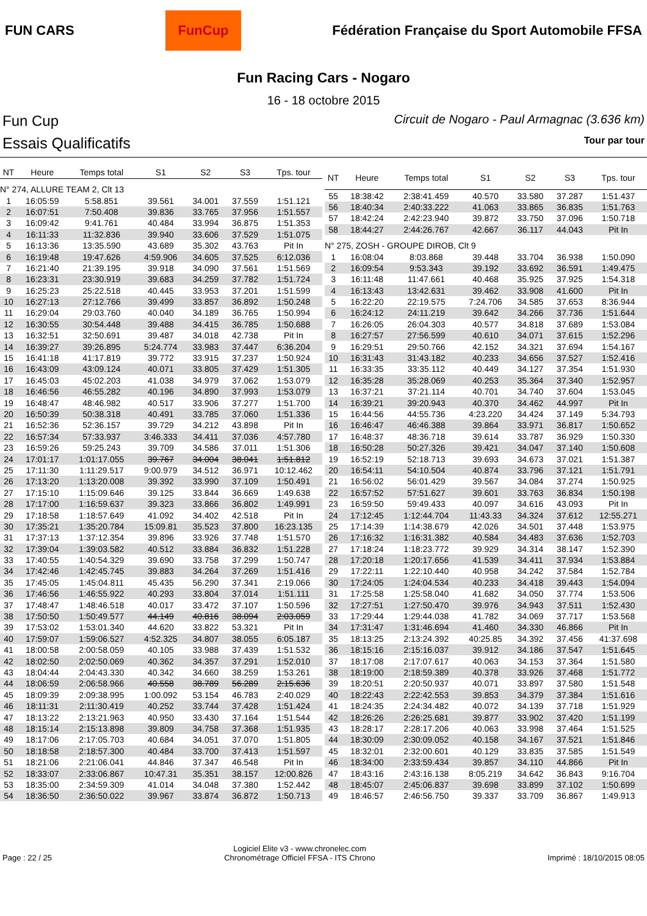FUN CARS
FunCup
Fédération Française du Sport Automobile FFSA
Fun Racing Cars - Nogaro
16 - 18 octobre 2015
Fun Cup
Essais Qualificatifs
Circuit de Nogaro - Paul Armagnac (3.636 km)
Tour par tour
| NT | Heure | Temps total | S1 | S2 | S3 | Tps. tour |
| --- | --- | --- | --- | --- | --- | --- |
| N° 274, ALLURE TEAM 2, Clt 13 | | | | | | |
| 1 | 16:05:59 | 5:58.851 | 39.561 | 34.001 | 37.559 | 1:51.121 |
| 2 | 16:07:51 | 7:50.408 | 39.836 | 33.765 | 37.956 | 1:51.557 |
| 3 | 16:09:42 | 9:41.761 | 40.484 | 33.994 | 36.875 | 1:51.353 |
| 4 | 16:11:33 | 11:32.836 | 39.940 | 33.606 | 37.529 | 1:51.075 |
| 5 | 16:13:36 | 13:35.590 | 43.689 | 35.302 | 43.763 | Pit In |
| 6 | 16:19:48 | 19:47.626 | 4:59.906 | 34.605 | 37.525 | 6:12.036 |
| 7 | 16:21:40 | 21:39.195 | 39.918 | 34.090 | 37.561 | 1:51.569 |
| 8 | 16:23:31 | 23:30.919 | 39.683 | 34.259 | 37.782 | 1:51.724 |
| 9 | 16:25:23 | 25:22.518 | 40.445 | 33.953 | 37.201 | 1:51.599 |
| 10 | 16:27:13 | 27:12.766 | 39.499 | 33.857 | 36.892 | 1:50.248 |
| 11 | 16:29:04 | 29:03.760 | 40.040 | 34.189 | 36.765 | 1:50.994 |
| 12 | 16:30:55 | 30:54.448 | 39.488 | 34.415 | 36.785 | 1:50.688 |
| 13 | 16:32:51 | 32:50.691 | 39.487 | 34.018 | 42.738 | Pit In |
| 14 | 16:39:27 | 39:26.895 | 5:24.774 | 33.983 | 37.447 | 6:36.204 |
| 15 | 16:41:18 | 41:17.819 | 39.772 | 33.915 | 37.237 | 1:50.924 |
| 16 | 16:43:09 | 43:09.124 | 40.071 | 33.805 | 37.429 | 1:51.305 |
| 17 | 16:45:03 | 45:02.203 | 41.038 | 34.979 | 37.062 | 1:53.079 |
| 18 | 16:46:56 | 46:55.282 | 40.196 | 34.890 | 37.993 | 1:53.079 |
| 19 | 16:48:47 | 48:46.982 | 40.517 | 33.906 | 37.277 | 1:51.700 |
| 20 | 16:50:39 | 50:38.318 | 40.491 | 33.785 | 37.060 | 1:51.336 |
| 21 | 16:52:36 | 52:36.157 | 39.729 | 34.212 | 43.898 | Pit In |
| 22 | 16:57:34 | 57:33.937 | 3:46.333 | 34.411 | 37.036 | 4:57.780 |
| 23 | 16:59:26 | 59:25.243 | 39.709 | 34.586 | 37.011 | 1:51.306 |
| 24 | 17:01:17 | 1:01:17.055 | 39.767 | 34.004 | 38.041 | 1:51.812 |
| 25 | 17:11:30 | 1:11:29.517 | 9:00.979 | 34.512 | 36.971 | 10:12.462 |
| 26 | 17:13:20 | 1:13:20.008 | 39.392 | 33.990 | 37.109 | 1:50.491 |
| 27 | 17:15:10 | 1:15:09.646 | 39.125 | 33.844 | 36.669 | 1:49.638 |
| 28 | 17:17:00 | 1:16:59.637 | 39.323 | 33.866 | 36.802 | 1:49.991 |
| 29 | 17:18:58 | 1:18:57.649 | 41.092 | 34.402 | 42.518 | Pit In |
| 30 | 17:35:21 | 1:35:20.784 | 15:09.81 | 35.523 | 37.800 | 16:23.135 |
| 31 | 17:37:13 | 1:37:12.354 | 39.896 | 33.926 | 37.748 | 1:51.570 |
| 32 | 17:39:04 | 1:39:03.582 | 40.512 | 33.884 | 36.832 | 1:51.228 |
| 33 | 17:40:55 | 1:40:54.329 | 39.690 | 33.758 | 37.299 | 1:50.747 |
| 34 | 17:42:46 | 1:42:45.745 | 39.883 | 34.264 | 37.269 | 1:51.416 |
| 35 | 17:45:05 | 1:45:04.811 | 45.435 | 56.290 | 37.341 | 2:19.066 |
| 36 | 17:46:56 | 1:46:55.922 | 40.293 | 33.804 | 37.014 | 1:51.111 |
| 37 | 17:48:47 | 1:48:46.518 | 40.017 | 33.472 | 37.107 | 1:50.596 |
| 38 | 17:50:50 | 1:50:49.577 | 44.149 | 40.816 | 38.094 | 2:03.059 |
| 39 | 17:53:02 | 1:53:01.340 | 44.620 | 33.822 | 53.321 | Pit In |
| 40 | 17:59:07 | 1:59:06.527 | 4:52.325 | 34.807 | 38.055 | 6:05.187 |
| 41 | 18:00:58 | 2:00:58.059 | 40.105 | 33.988 | 37.439 | 1:51.532 |
| 42 | 18:02:50 | 2:02:50.069 | 40.362 | 34.357 | 37.291 | 1:52.010 |
| 43 | 18:04:44 | 2:04:43.330 | 40.342 | 34.660 | 38.259 | 1:53.261 |
| 44 | 18:06:59 | 2:06:58.966 | 40.558 | 38.789 | 56.289 | 2:15.636 |
| 45 | 18:09:39 | 2:09:38.995 | 1:00.092 | 53.154 | 46.783 | 2:40.029 |
| 46 | 18:11:31 | 2:11:30.419 | 40.252 | 33.744 | 37.428 | 1:51.424 |
| 47 | 18:13:22 | 2:13:21.963 | 40.950 | 33.430 | 37.164 | 1:51.544 |
| 48 | 18:15:14 | 2:15:13.898 | 39.809 | 34.758 | 37.368 | 1:51.935 |
| 49 | 18:17:06 | 2:17:05.703 | 40.684 | 34.051 | 37.070 | 1:51.805 |
| 50 | 18:18:58 | 2:18:57.300 | 40.484 | 33.700 | 37.413 | 1:51.597 |
| 51 | 18:21:06 | 2:21:06.041 | 44.846 | 37.347 | 46.548 | Pit In |
| 52 | 18:33:07 | 2:33:06.867 | 10:47.31 | 35.351 | 38.157 | 12:00.826 |
| 53 | 18:35:00 | 2:34:59.309 | 41.014 | 34.048 | 37.380 | 1:52.442 |
| 54 | 18:36:50 | 2:36:50.022 | 39.967 | 33.874 | 36.872 | 1:50.713 |
| NT | Heure | Temps total | S1 | S2 | S3 | Tps. tour |
| --- | --- | --- | --- | --- | --- | --- |
| 55 | 18:38:42 | 2:38:41.459 | 40.570 | 33.580 | 37.287 | 1:51.437 |
| 56 | 18:40:34 | 2:40:33.222 | 41.063 | 33.865 | 36.835 | 1:51.763 |
| 57 | 18:42:24 | 2:42:23.940 | 39.872 | 33.750 | 37.096 | 1:50.718 |
| 58 | 18:44:27 | 2:44:26.767 | 42.667 | 36.117 | 44.043 | Pit In |
| N° 275, ZOSH - GROUPE DIROB, Clt 9 | | | | | | |
| 1 | 16:08:04 | 8:03.868 | 39.448 | 33.704 | 36.938 | 1:50.090 |
| 2 | 16:09:54 | 9:53.343 | 39.192 | 33.692 | 36.591 | 1:49.475 |
| 3 | 16:11:48 | 11:47.661 | 40.468 | 35.925 | 37.925 | 1:54.318 |
| 4 | 16:13:43 | 13:42.631 | 39.462 | 33.908 | 41.600 | Pit In |
| 5 | 16:22:20 | 22:19.575 | 7:24.706 | 34.585 | 37.653 | 8:36.944 |
| 6 | 16:24:12 | 24:11.219 | 39.642 | 34.266 | 37.736 | 1:51.644 |
| 7 | 16:26:05 | 26:04.303 | 40.577 | 34.818 | 37.689 | 1:53.084 |
| 8 | 16:27:57 | 27:56.599 | 40.610 | 34.071 | 37.615 | 1:52.296 |
| 9 | 16:29:51 | 29:50.766 | 42.152 | 34.321 | 37.694 | 1:54.167 |
| 10 | 16:31:43 | 31:43.182 | 40.233 | 34.656 | 37.527 | 1:52.416 |
| 11 | 16:33:35 | 33:35.112 | 40.449 | 34.127 | 37.354 | 1:51.930 |
| 12 | 16:35:28 | 35:28.069 | 40.253 | 35.364 | 37.340 | 1:52.957 |
| 13 | 16:37:21 | 37:21.114 | 40.701 | 34.740 | 37.604 | 1:53.045 |
| 14 | 16:39:21 | 39:20.943 | 40.370 | 34.462 | 44.997 | Pit In |
| 15 | 16:44:56 | 44:55.736 | 4:23.220 | 34.424 | 37.149 | 5:34.793 |
| 16 | 16:46:47 | 46:46.388 | 39.864 | 33.971 | 36.817 | 1:50.652 |
| 17 | 16:48:37 | 48:36.718 | 39.614 | 33.787 | 36.929 | 1:50.330 |
| 18 | 16:50:28 | 50:27.326 | 39.421 | 34.047 | 37.140 | 1:50.608 |
| 19 | 16:52:19 | 52:18.713 | 39.693 | 34.673 | 37.021 | 1:51.387 |
| 20 | 16:54:11 | 54:10.504 | 40.874 | 33.796 | 37.121 | 1:51.791 |
| 21 | 16:56:02 | 56:01.429 | 39.567 | 34.084 | 37.274 | 1:50.925 |
| 22 | 16:57:52 | 57:51.627 | 39.601 | 33.763 | 36.834 | 1:50.198 |
| 23 | 16:59:50 | 59:49.433 | 40.097 | 34.616 | 43.093 | Pit In |
| 24 | 17:12:45 | 1:12:44.704 | 11:43.33 | 34.324 | 37.612 | 12:55.271 |
| 25 | 17:14:39 | 1:14:38.679 | 42.026 | 34.501 | 37.448 | 1:53.975 |
| 26 | 17:16:32 | 1:16:31.382 | 40.584 | 34.483 | 37.636 | 1:52.703 |
| 27 | 17:18:24 | 1:18:23.772 | 39.929 | 34.314 | 38.147 | 1:52.390 |
| 28 | 17:20:18 | 1:20:17.656 | 41.539 | 34.411 | 37.934 | 1:53.884 |
| 29 | 17:22:11 | 1:22:10.440 | 40.958 | 34.242 | 37.584 | 1:52.784 |
| 30 | 17:24:05 | 1:24:04.534 | 40.233 | 34.418 | 39.443 | 1:54.094 |
| 31 | 17:25:58 | 1:25:58.040 | 41.682 | 34.050 | 37.774 | 1:53.506 |
| 32 | 17:27:51 | 1:27:50.470 | 39.976 | 34.943 | 37.511 | 1:52.430 |
| 33 | 17:29:44 | 1:29:44.038 | 41.782 | 34.069 | 37.717 | 1:53.568 |
| 34 | 17:31:47 | 1:31:46.694 | 41.460 | 34.330 | 46.866 | Pit In |
| 35 | 18:13:25 | 2:13:24.392 | 40:25.85 | 34.392 | 37.456 | 41:37.698 |
| 36 | 18:15:16 | 2:15:16.037 | 39.912 | 34.186 | 37.547 | 1:51.645 |
| 37 | 18:17:08 | 2:17:07.617 | 40.063 | 34.153 | 37.364 | 1:51.580 |
| 38 | 18:19:00 | 2:18:59.389 | 40.378 | 33.926 | 37.468 | 1:51.772 |
| 39 | 18:20:51 | 2:20:50.937 | 40.071 | 33.897 | 37.580 | 1:51.548 |
| 40 | 18:22:43 | 2:22:42.553 | 39.853 | 34.379 | 37.384 | 1:51.616 |
| 41 | 18:24:35 | 2:24:34.482 | 40.072 | 34.139 | 37.718 | 1:51.929 |
| 42 | 18:26:26 | 2:26:25.681 | 39.877 | 33.902 | 37.420 | 1:51.199 |
| 43 | 18:28:17 | 2:28:17.206 | 40.063 | 33.998 | 37.464 | 1:51.525 |
| 44 | 18:30:09 | 2:30:09.052 | 40.158 | 34.167 | 37.521 | 1:51.846 |
| 45 | 18:32:01 | 2:32:00.601 | 40.129 | 33.835 | 37.585 | 1:51.549 |
| 46 | 18:34:00 | 2:33:59.434 | 39.857 | 34.110 | 44.866 | Pit In |
| 47 | 18:43:16 | 2:43:16.138 | 8:05.219 | 34.642 | 36.843 | 9:16.704 |
| 48 | 18:45:07 | 2:45:06.837 | 39.698 | 33.899 | 37.102 | 1:50.699 |
| 49 | 18:46:57 | 2:46:56.750 | 39.337 | 33.709 | 36.867 | 1:49.913 |
Page : 22 / 25
Logiciel Elite v3 - www.chronelec.com
Chronométrage Officiel FFSA - ITS Chrono
Imprimé : 18/10/2015 08:05